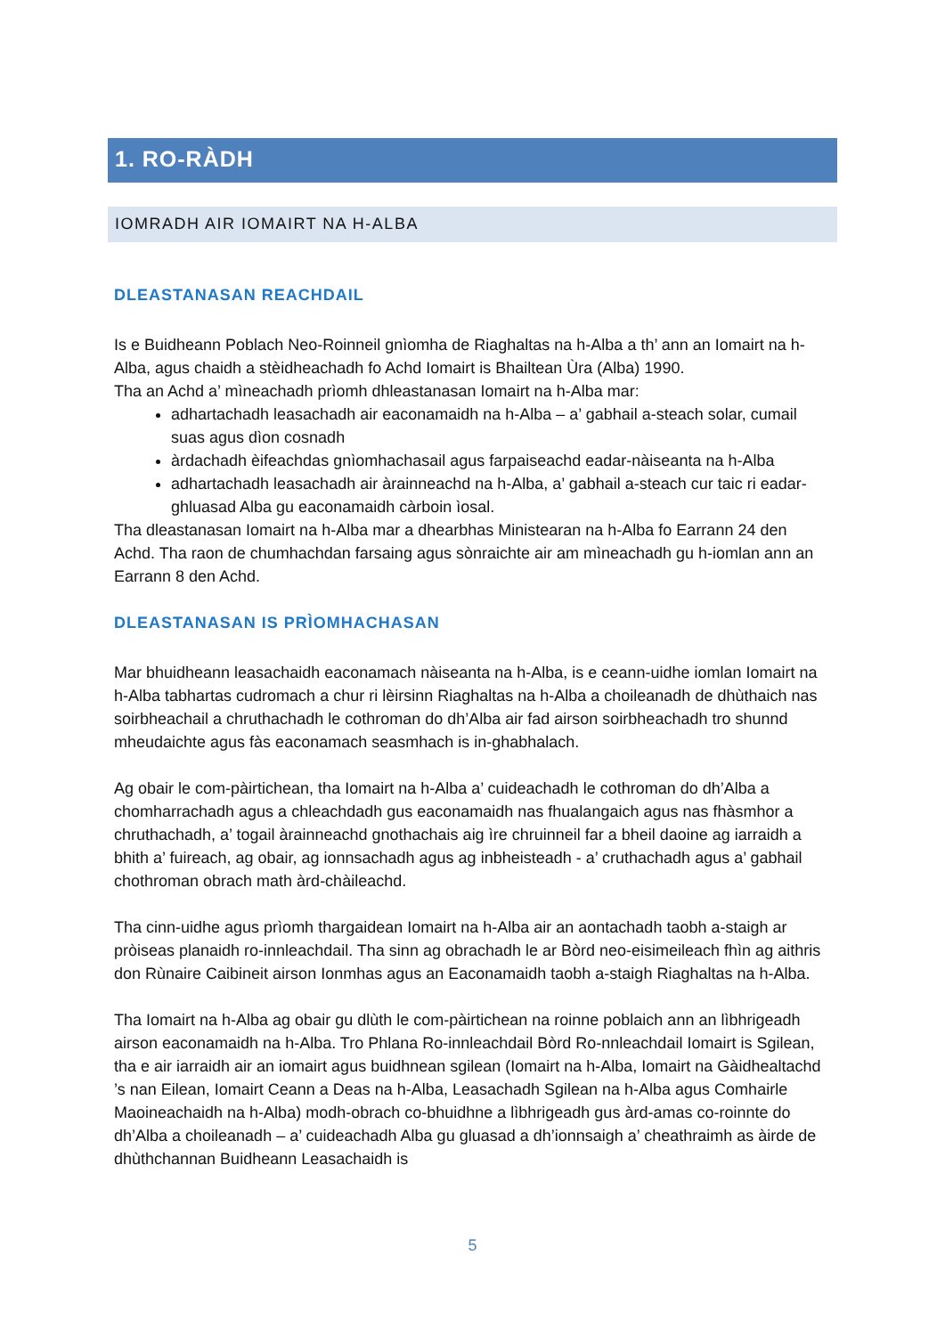1. RO-RÀDH
IOMRADH AIR IOMAIRT NA H-ALBA
DLEASTANASAN REACHDAIL
Is e Buidheann Poblach Neo-Roinneil gnìomha de Riaghaltas na h-Alba a th’ ann an Iomairt na h-Alba, agus chaidh a stèidheachadh fo Achd Iomairt is Bhailtean Ùra (Alba) 1990.
Tha an Achd a’ mìneachadh prìomh dhleastanasan Iomairt na h-Alba mar:
adhartachadh leasachadh air eaconamaidh na h-Alba – a’ gabhail a-steach solar, cumail suas agus dìon cosnadh
àrdachadh èifeachdas gnìomhachasail agus farpaiseachd eadar-nàiseanta na h-Alba
adhartachadh leasachadh air àrainneachd na h-Alba, a’ gabhail a-steach cur taic ri eadar-ghluasad Alba gu eaconamaidh càrboin ìosal.
Tha dleastanasan Iomairt na h-Alba mar a dhearbhas Ministearan na h-Alba fo Earrann 24 den Achd. Tha raon de chumhachdan farsaing agus sònraichte air am mìneachadh gu h-iomlan ann an Earrann 8 den Achd.
DLEASTANASAN IS PRÌOMHACHASAN
Mar bhuidheann leasachaidh eaconamach nàiseanta na h-Alba, is e ceann-uidhe iomlan Iomairt na h-Alba tabhartas cudromach a chur ri lèirsinn Riaghaltas na h-Alba a choileanadh de dhùthaich nas soirbheachail a chruthachadh le cothroman do dh’Alba air fad airson soirbheachadh tro shunnd mheudaichte agus fàs eaconamach seasmhach is in-ghabhalach.
Ag obair le com-pàirtichean, tha Iomairt na h-Alba a’ cuideachadh le cothroman do dh’Alba a chomharrachadh agus a chleachdadh gus eaconamaidh nas fhualangaich agus nas fhàsmhor a chruthachadh, a’ togail àrainneachd gnothachais aig ìre chruinneil far a bheil daoine ag iarraidh a bhith a’ fuireach, ag obair, ag ionnsachadh agus ag inbheisteadh - a’ cruthachadh agus a’ gabhail chothroman obrach math àrd-chàileachd.
Tha cinn-uidhe agus prìomh thargaidean Iomairt na h-Alba air an aontachadh taobh a-staigh ar pròiseas planaidh ro-innleachdail. Tha sinn ag obrachadh le ar Bòrd neo-eisimeileach fhìn ag aithris don Rùnaire Caibineit airson Ionmhas agus an Eaconamaidh taobh a-staigh Riaghaltas na h-Alba.
Tha Iomairt na h-Alba ag obair gu dlùth le com-pàirtichean na roinne poblaich ann an lìbhrigeadh airson eaconamaidh na h-Alba. Tro Phlana Ro-innleachdail Bòrd Ro-nnleachdail Iomairt is Sgilean, tha e air iarraidh air an iomairt agus buidhnean sgilean (Iomairt na h-Alba, Iomairt na Gàidhealtachd ’s nan Eilean, Iomairt Ceann a Deas na h-Alba, Leasachadh Sgilean na h-Alba agus Comhairle Maoineachaidh na h-Alba) modh-obrach co-bhuidhne a lìbhrigeadh gus àrd-amas co-roinnte do dh’Alba a choileanadh – a’ cuideachadh Alba gu gluasad a dh’ionnsaigh a’ cheathraimh as àirde de dhùthchannan Buidheann Leasachaidh is
5